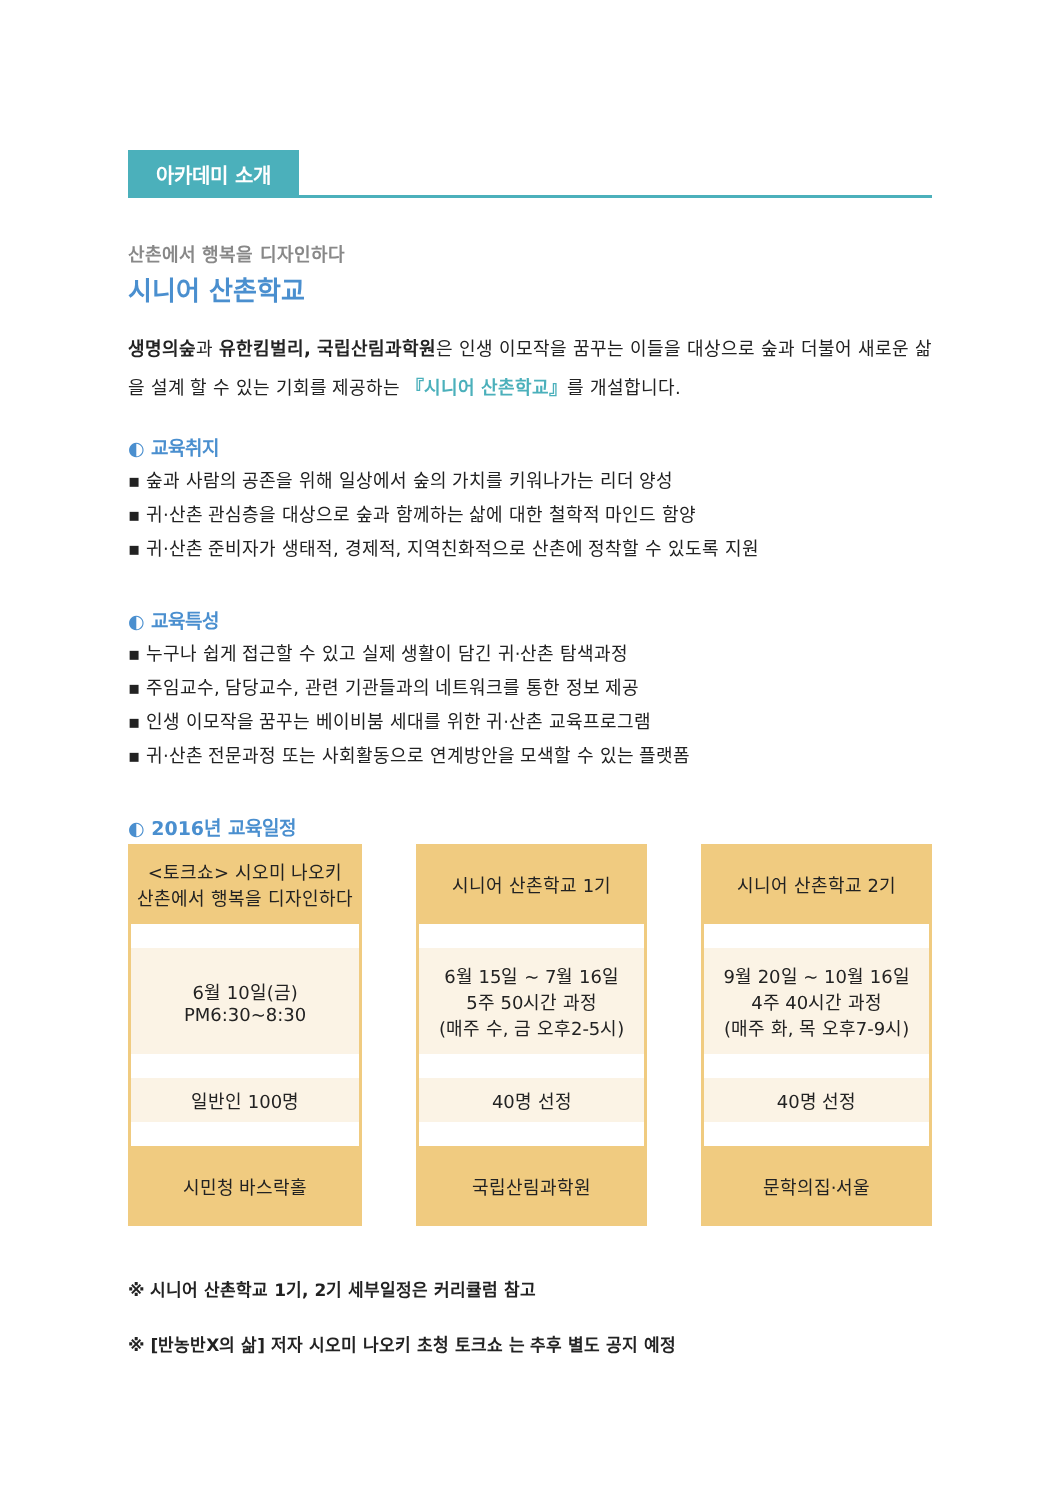아카데미 소개
산촌에서 행복을 디자인하다
시니어 산촌학교
생명의숲과 유한킴벌리, 국립산림과학원은 인생 이모작을 꿈꾸는 이들을 대상으로 숲과 더불어 새로운 삶을 설계 할 수 있는 기회를 제공하는 『시니어 산촌학교』를 개설합니다.
◐ 교육취지
▪ 숲과 사람의 공존을 위해 일상에서 숲의 가치를 키워나가는 리더 양성
▪ 귀·산촌 관심층을 대상으로 숲과 함께하는 삶에 대한 철학적 마인드 함양
▪ 귀·산촌 준비자가 생태적, 경제적, 지역친화적으로 산촌에 정착할 수 있도록 지원
◐ 교육특성
▪ 누구나 쉽게 접근할 수 있고 실제 생활이 담긴 귀·산촌 탐색과정
▪ 주임교수, 담당교수, 관련 기관들과의 네트워크를 통한 정보 제공
▪ 인생 이모작을 꿈꾸는 베이비붐 세대를 위한 귀·산촌 교육프로그램
▪ 귀·산촌 전문과정 또는 사회활동으로 연계방안을 모색할 수 있는 플랫폼
◐ 2016년 교육일정
| <토크쇼> 시오미 나오키 산촌에서 행복을 디자인하다 | 시니어 산촌학교 1기 | 시니어 산촌학교 2기 |
| 6월 10일(금) PM6:30~8:30 | 6월 15일 ~ 7월 16일 5주 50시간 과정 (매주 수, 금 오후2-5시) | 9월 20일 ~ 10월 16일 4주 40시간 과정 (매주 화, 목 오후7-9시) |
| 일반인 100명 | 40명 선정 | 40명 선정 |
| 시민청 바스락홀 | 국립산림과학원 | 문학의집·서울 |
※ 시니어 산촌학교 1기, 2기 세부일정은 커리큘럼 참고
※ [반농반X의 삶] 저자 시오미 나오키 초청 토크쇼 는 추후 별도 공지 예정